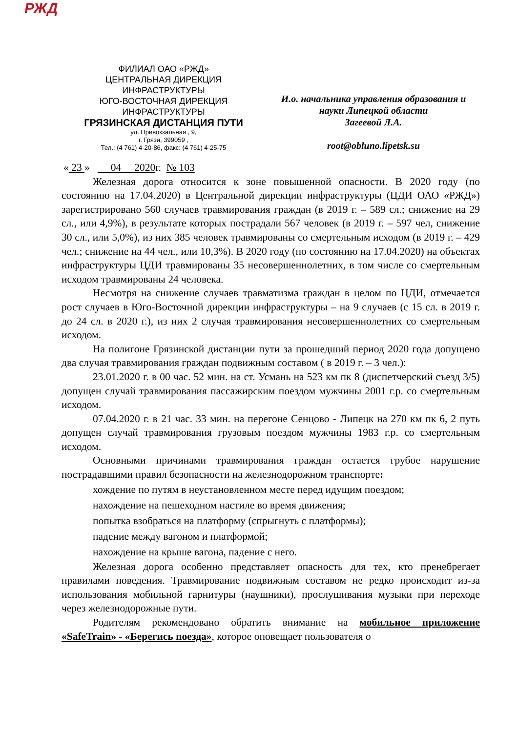РЖД
ФИЛИАЛ ОАО «РЖД»
ЦЕНТРАЛЬНАЯ ДИРЕКЦИЯ
ИНФРАСТРУКТУРЫ
ЮГО-ВОСТОЧНАЯ ДИРЕКЦИЯ
ИНФРАСТРУКТУРЫ
ГРЯЗИНСКАЯ ДИСТАНЦИЯ ПУТИ
ул. Привокзальная , 9,
г. Грязи, 399059 ,
Тел.: (4 761) 4-20-86, факс: (4 761) 4-25-75
И.о. начальника управления образования и
науки Липецкой области
Загеевой Л.А.
root@obluno.lipetsk.su
« 23 » 04 2020г. № 103
Железная дорога относится к зоне повышенной опасности. В 2020 году (по состоянию на 17.04.2020) в Центральной дирекции инфраструктуры (ЦДИ ОАО «РЖД») зарегистрировано 560 случаев травмирования граждан (в 2019 г. – 589 сл.; снижение на 29 сл., или 4,9%), в результате которых пострадали 567 человек (в 2019 г. – 597 чел, снижение 30 сл., или 5,0%), из них 385 человек травмированы со смертельным исходом (в 2019 г. – 429 чел.; снижение на 44 чел., или 10,3%). В 2020 году (по состоянию на 17.04.2020) на объектах инфраструктуры ЦДИ травмированы 35 несовершеннолетних, в том числе со смертельным исходом травмированы 24 человека.
Несмотря на снижение случаев травматизма граждан в целом по ЦДИ, отмечается рост случаев в Юго-Восточной дирекции инфраструктуры – на 9 случаев (с 15 сл. в 2019 г. до 24 сл. в 2020 г.), из них 2 случая травмирования несовершеннолетних со смертельным исходом.
На полигоне Грязинской дистанции пути за прошедший период 2020 года допущено два случая травмирования граждан подвижным составом ( в 2019 г. – 3 чел.):
23.01.2020 г. в 00 час. 52 мин. на ст. Усмань на 523 км пк 8 (диспетчерский съезд 3/5) допущен случай травмирования пассажирским поездом мужчины 2001 г.р. со смертельным исходом.
07.04.2020 г. в 21 час. 33 мин. на перегоне Сенцово - Липецк на 270 км пк 6, 2 путь допущен случай травмирования грузовым поездом мужчины 1983 г.р. со смертельным исходом.
Основными причинами травмирования граждан остается грубое нарушение пострадавшими правил безопасности на железнодорожном транспорте:
хождение по путям в неустановленном месте перед идущим поездом;
нахождение на пешеходном настиле во время движения;
попытка взобраться на платформу (спрыгнуть с платформы);
падение между вагоном и платформой;
нахождение на крыше вагона, падение с него.
Железная дорога особенно представляет опасность для тех, кто пренебрегает правилами поведения. Травмирование подвижным составом не редко происходит из-за использования мобильной гарнитуры (наушники), прослушивания музыки при переходе через железнодорожные пути.
Родителям рекомендовано обратить внимание на мобильное приложение «SafeTrain» - «Берегись поезда», которое оповещает пользователя о